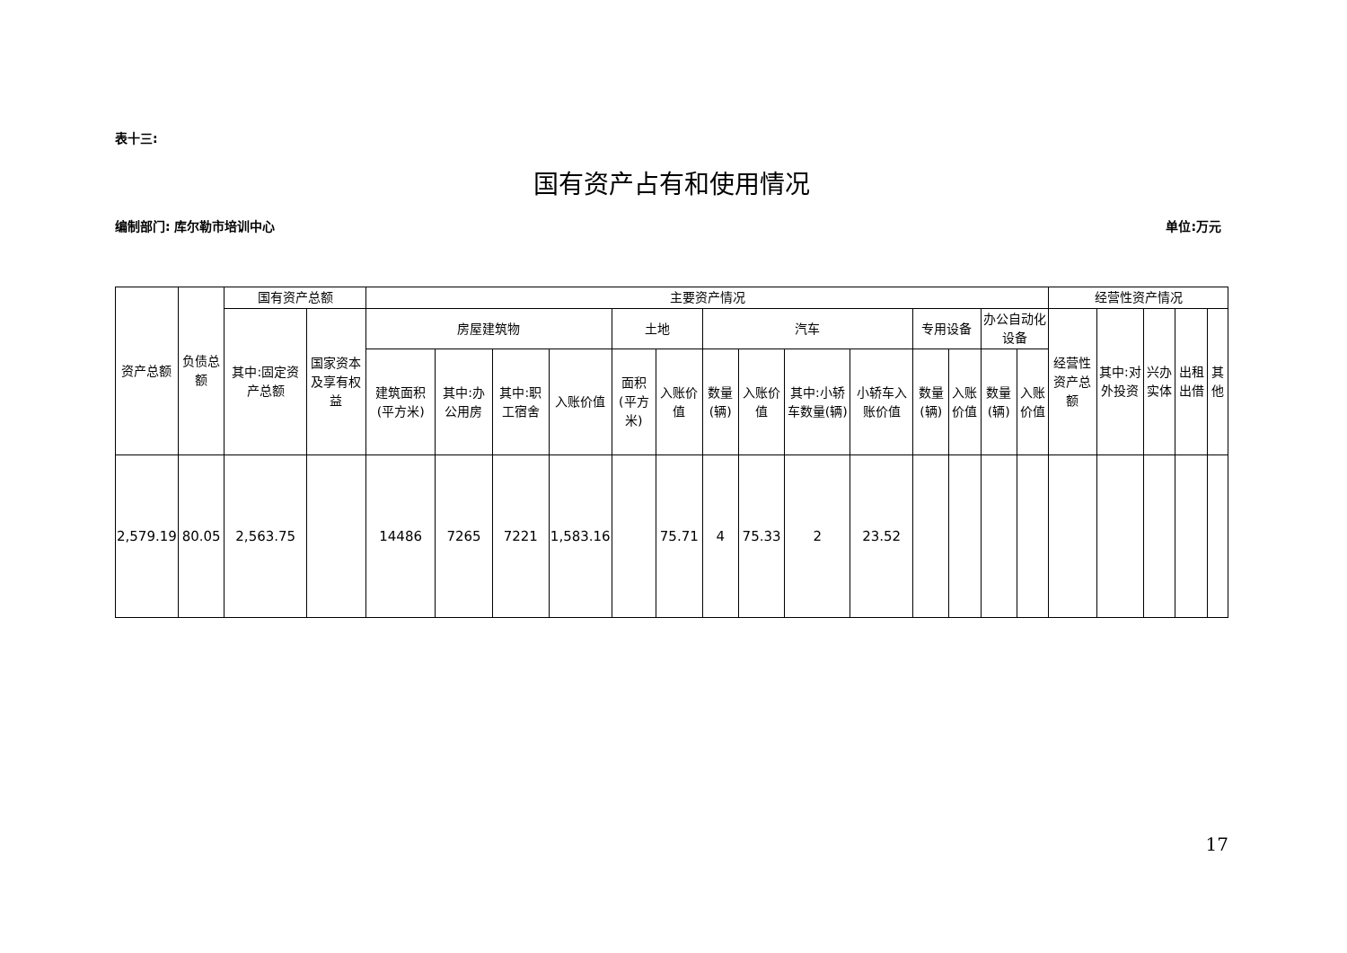表十三:
国有资产占有和使用情况
编制部门: 库尔勒市培训中心 单位:万元
| 资产总额 | 负债总额 | 国有资产总额 | | 主要资产情况 | | | | | | | | | | | | | | 经营性资产情况 | | | | |
| --- | --- | --- | --- | --- | --- | --- | --- | --- | --- | --- | --- | --- | --- | --- | --- | --- | --- | --- | --- | --- | --- | --- |
| | | 其中:固定资产总额 | 国家资本及享有权益 | 房屋建筑物 | | | | 土地 | | 汽车 | | | | 专用设备 | | 办公自动化设备 | | 经营性资产总额 | 其中:对外投资 | 兴办实体 | 出租出借 | 其他 |
| | | | | 建筑面积(平方米) | 其中:办公用房 | 其中:职工宿舍 | 入账价值 | 面积(平方米) | 入账价值 | 数量(辆) | 入账价值 | 其中:小轿车数量(辆) | 小轿车入账价值 | 数量(辆) | 入账价值 | 数量(辆) | 入账价值 | | | | | |
| 2,579.19 | 80.05 | 2,563.75 | | 14486 | 7265 | 7221 | 1,583.16 | | 75.71 | 4 | 75.33 | 2 | 23.52 | | | | | | | | | |
17